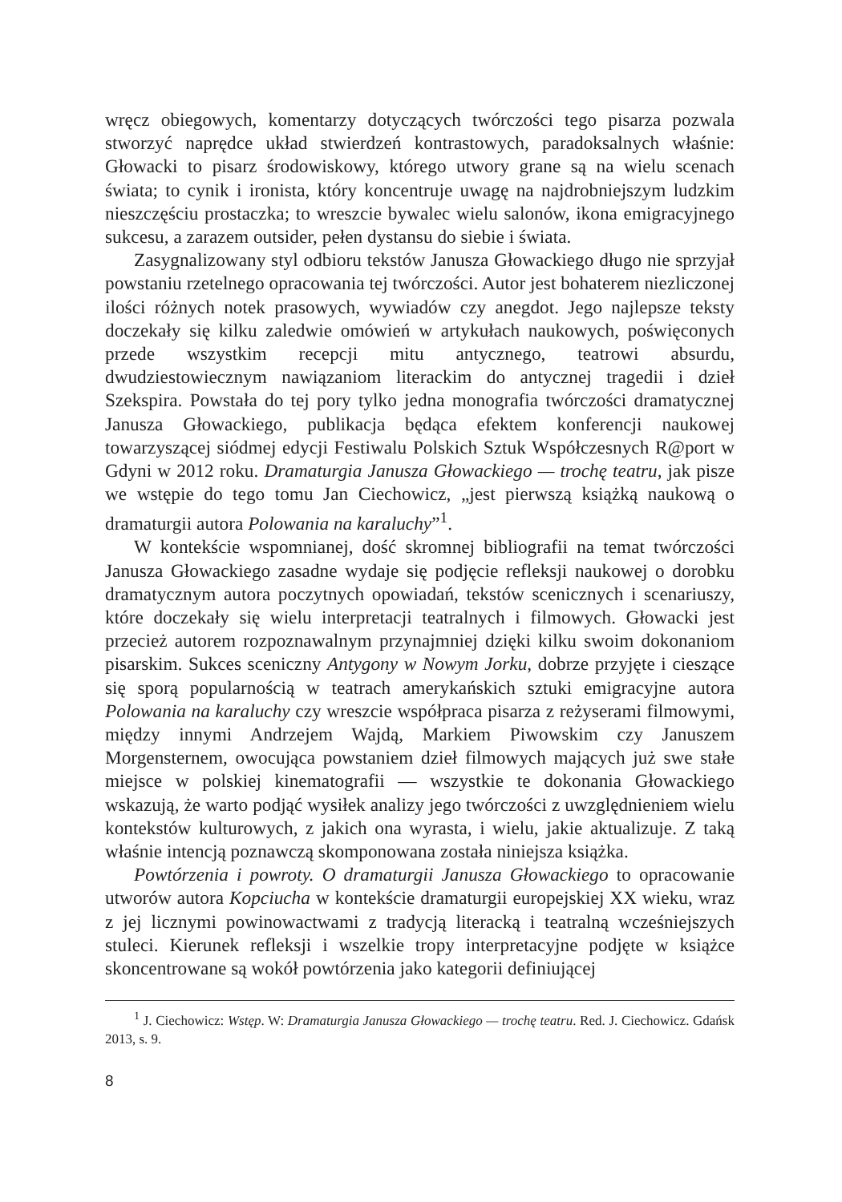wręcz obiegowych, komentarzy dotyczących twórczości tego pisarza pozwala stworzyć naprędce układ stwierdzeń kontrastowych, paradoksalnych właśnie: Głowacki to pisarz środowiskowy, którego utwory grane są na wielu scenach świata; to cynik i ironista, który koncentruje uwagę na najdrobniejszym ludzkim nieszczęściu prostaczka; to wreszcie bywalec wielu salonów, ikona emigracyjnego sukcesu, a zarazem outsider, pełen dystansu do siebie i świata.
Zasygnalizowany styl odbioru tekstów Janusza Głowackiego długo nie sprzyjał powstaniu rzetelnego opracowania tej twórczości. Autor jest bohaterem niezliczonej ilości różnych notek prasowych, wywiadów czy anegdot. Jego najlepsze teksty doczekały się kilku zaledwie omówień w artykułach naukowych, poświęconych przede wszystkim recepcji mitu antycznego, teatrowi absurdu, dwudziestowiecznym nawiązaniom literackim do antycznej tragedii i dzieł Szekspira. Powstała do tej pory tylko jedna monografia twórczości dramatycznej Janusza Głowackiego, publikacja będąca efektem konferencji naukowej towarzyszącej siódmej edycji Festiwalu Polskich Sztuk Współczesnych R@port w Gdyni w 2012 roku. Dramaturgia Janusza Głowackiego — trochę teatru, jak pisze we wstępie do tego tomu Jan Ciechowicz, „jest pierwszą książką naukową o dramaturgii autora Polowania na karaluchy”<sup>1</sup>.
W kontekście wspomnianej, dość skromnej bibliografii na temat twórczości Janusza Głowackiego zasadne wydaje się podjęcie refleksji naukowej o dorobku dramatycznym autora poczytnych opowiadań, tekstów scenicznych i scenariuszy, które doczekały się wielu interpretacji teatralnych i filmowych. Głowacki jest przecież autorem rozpoznawalnym przynajmniej dzięki kilku swoim dokonaniom pisarskim. Sukces sceniczny Antygony w Nowym Jorku, dobrze przyjęte i cieszące się sporą popularnością w teatrach amerykańskich sztuki emigracyjne autora Polowania na karaluchy czy wreszcie współpraca pisarza z reżyserami filmowymi, między innymi Andrzejem Wajdą, Markiem Piwowskim czy Januszem Morgensternem, owocująca powstaniem dzieł filmowych mających już swe stałe miejsce w polskiej kinematografii — wszystkie te dokonania Głowackiego wskazują, że warto podjąć wysiłek analizy jego twórczości z uwzględnieniem wielu kontekstów kulturowych, z jakich ona wyrasta, i wielu, jakie aktualizuje. Z taką właśnie intencją poznawczą skomponowana została niniejsza książka.
Powtórzenia i powroty. O dramaturgii Janusza Głowackiego to opracowanie utworów autora Kopciucha w kontekście dramaturgii europejskiej XX wieku, wraz z jej licznymi powinowactwami z tradycją literacką i teatralną wcześniejszych stuleci. Kierunek refleksji i wszelkie tropy interpretacyjne podjęte w książce skoncentrowane są wokół powtórzenia jako kategorii definiującej
<sup>1</sup> J. Ciechowicz: Wstęp. W: Dramaturgia Janusza Głowackiego — trochę teatru. Red. J. Ciechowicz. Gdańsk 2013, s. 9.
8